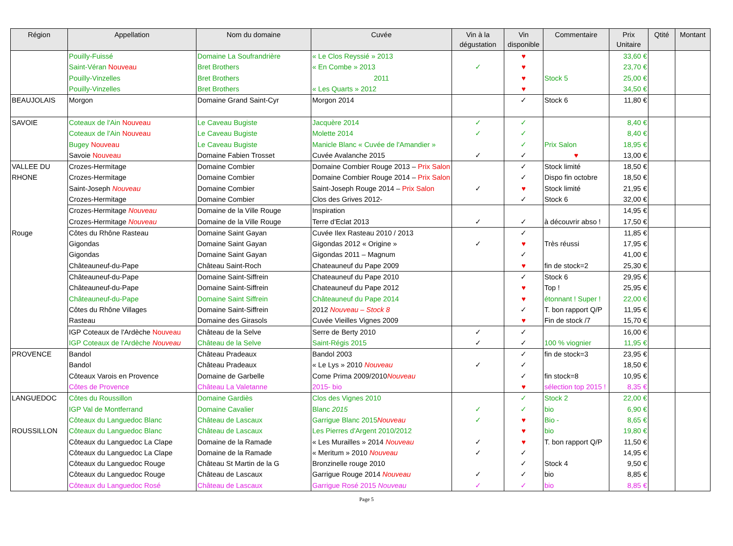| Région | Appellation | Nom du domaine | Cuvée | Vin à la dégustation | Vin disponible | Commentaire | Prix Unitaire | Qtité | Montant |
| --- | --- | --- | --- | --- | --- | --- | --- | --- | --- |
| | Pouilly-Fuissé | Domaine La Soufrandrière | « Le Clos Reyssié » 2013 | | ♥ | | 33,60 € | | |
| | Saint-Véran Nouveau | Bret Brothers | « En Combe » 2013 | ✓ | ♥ | | 23,70 € | | |
| | Pouilly-Vinzelles | Bret Brothers | 2011 | | ♥ | Stock 5 | 25,00 € | | |
| | Pouilly-Vinzelles | Bret Brothers | « Les Quarts » 2012 | | ♥ | | 34,50 € | | |
| BEAUJOLAIS | Morgon | Domaine Grand Saint-Cyr | Morgon 2014 | | ✓ | Stock 6 | 11,80 € | | |
| SAVOIE | Coteaux de l'Ain Nouveau | Le Caveau Bugiste | Jacquère 2014 | ✓ | ✓ | | 8,40 € | | |
| | Coteaux de l'Ain Nouveau | Le Caveau Bugiste | Molette 2014 | ✓ | ✓ | | 8,40 € | | |
| | Bugey Nouveau | Le Caveau Bugiste | Manicle Blanc « Cuvée de l'Amandier » | | ✓ | Prix Salon | 18,95 € | | |
| | Savoie Nouveau | Domaine Fabien Trosset | Cuvée Avalanche 2015 | ✓ | ✓ | ♥ | 13,00 € | | |
| VALLEE DU | Crozes-Hermitage | Domaine Combier | Domaine Combier Rouge 2013 – Prix Salon | | ✓ | Stock limité | 18,50 € | | |
| RHONE | Crozes-Hermitage | Domaine Combier | Domaine Combier Rouge 2014 – Prix Salon | | ✓ | Dispo fin octobre | 18,50 € | | |
| | Saint-Joseph Nouveau | Domaine Combier | Saint-Joseph Rouge 2014 – Prix Salon | ✓ | ♥ | Stock limité | 21,95 € | | |
| | Crozes-Hermitage | Domaine Combier | Clos des Grives 2012- | | ✓ | Stock 6 | 32,00 € | | |
| | Crozes-Hermitage Nouveau | Domaine de la Ville Rouge | Inspiration | | | | 14,95 € | | |
| | Crozes-Hermitage Nouveau | Domaine de la Ville Rouge | Terre d'Eclat 2013 | ✓ | ✓ | à découvrir abso ! | 17,50 € | | |
| Rouge | Côtes du Rhône Rasteau | Domaine Saint Gayan | Cuvée Ilex Rasteau 2010 / 2013 | | ✓ | | 11,85 € | | |
| | Gigondas | Domaine Saint Gayan | Gigondas 2012 « Origine » | ✓ | ♥ | Très réussi | 17,95 € | | |
| | Gigondas | Domaine Saint Gayan | Gigondas 2011 – Magnum | | ✓ | | 41,00 € | | |
| | Châteauneuf-du-Pape | Château Saint-Roch | Chateauneuf du Pape 2009 | | ♥ | fin de stock=2 | 25,30 € | | |
| | Châteauneuf-du-Pape | Domaine Saint-Siffrein | Chateauneuf du Pape 2010 | | ✓ | Stock 6 | 29,95 € | | |
| | Châteauneuf-du-Pape | Domaine Saint-Siffrein | Chateauneuf du Pape 2012 | | ♥ | Top ! | 25,95 € | | |
| | Châteauneuf-du-Pape | Domaine Saint Siffrein | Châteauneuf du Pape 2014 | | ♥ | étonnant ! Super ! | 22,00 € | | |
| | Côtes du Rhône Villages | Domaine Saint-Siffrein | 2012 Nouveau – Stock 8 | | ✓ | T. bon rapport Q/P | 11,95 € | | |
| | Rasteau | Domaine des Girasols | Cuvée Vieilles Vignes 2009 | | ♥ | Fin de stock /7 | 15,70 € | | |
| | IGP Coteaux de l'Ardèche Nouveau | Château de la Selve | Serre de Berty 2010 | ✓ | ✓ | | 16,00 € | | |
| | IGP Coteaux de l'Ardèche Nouveau | Château de la Selve | Saint-Régis 2015 | ✓ | ✓ | 100 % viognier | 11,95 € | | |
| PROVENCE | Bandol | Château Pradeaux | Bandol 2003 | | ✓ | fin de stock=3 | 23,95 € | | |
| | Bandol | Château Pradeaux | « Le Lys » 2010 Nouveau | ✓ | ✓ | | 18,50 € | | |
| | Côteaux Varois en Provence | Domaine de Garbelle | Come Prima 2009/2010 Nouveau | | ✓ | fin stock=8 | 10,95 € | | |
| | Côtes de Provence | Château La Valetanne | 2015- bio | | ♥ | sélection top 2015 ! | 8,35 € | | |
| LANGUEDOC | Côtes du Roussillon | Domaine Gardiès | Clos des Vignes 2010 | | ✓ | Stock 2 | 22,00 € | | |
| | IGP Val de Montferrand | Domaine Cavalier | Blanc 2015 | ✓ | ✓ | bio | 6,90 € | | |
| | Côteaux du Languedoc Blanc | Château de Lascaux | Garrigue Blanc 2015 Nouveau | ✓ | ♥ | Bio - | 8,65 € | | |
| ROUSSILLON | Côteaux du Languedoc Blanc | Château de Lascaux | Les Pierres d'Argent 2010/2012 | | ♥ | bio | 19,80 € | | |
| | Côteaux du Languedoc La Clape | Domaine de la Ramade | « Les Murailles » 2014 Nouveau | ✓ | ♥ | T. bon rapport Q/P | 11,50 € | | |
| | Côteaux du Languedoc La Clape | Domaine de la Ramade | « Meritum » 2010 Nouveau | ✓ | ✓ | | 14,95 € | | |
| | Côteaux du Languedoc Rouge | Château St Martin de la G | Bronzinelle rouge 2010 | | ✓ | Stock 4 | 9,50 € | | |
| | Côteaux du Languedoc Rouge | Château de Lascaux | Garrigue Rouge 2014 Nouveau | ✓ | ✓ | bio | 8,85 € | | |
| | Côteaux du Languedoc Rosé | Château de Lascaux | Garrigue Rosé 2015 Nouveau | ✓ | ✓ | bio | 8,85 € | | |
Page 5